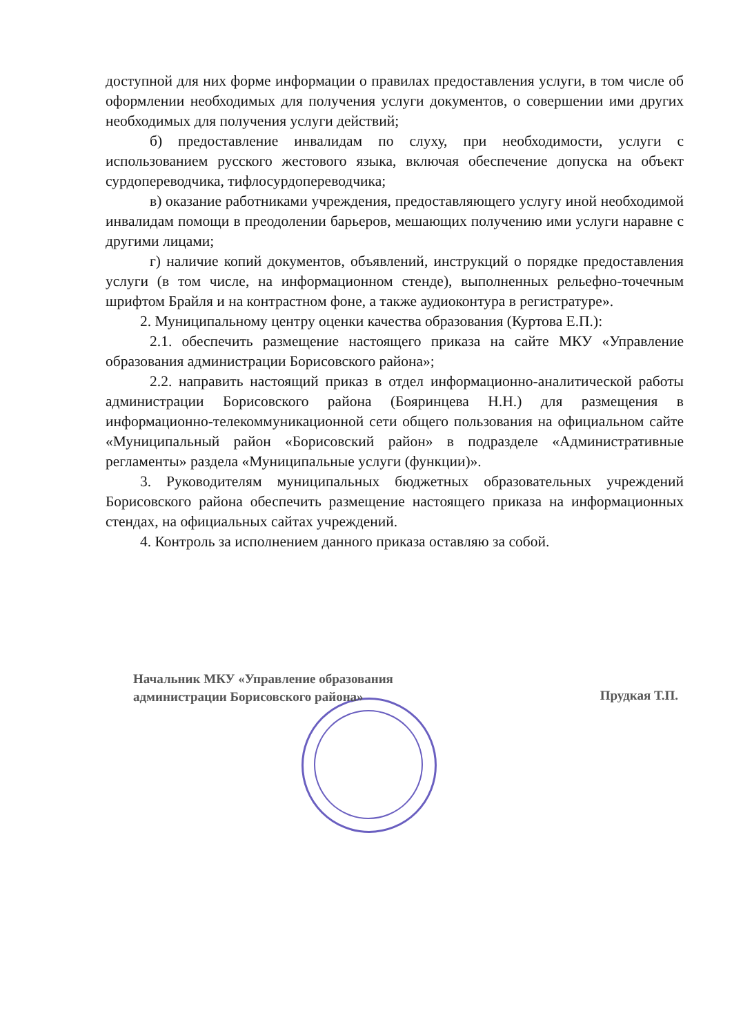доступной для них форме информации о правилах предоставления услуги, в том числе об оформлении необходимых для получения услуги документов, о совершении ими других необходимых для получения услуги действий;
б) предоставление инвалидам по слуху, при необходимости, услуги с использованием русского жестового языка, включая обеспечение допуска на объект сурдопереводчика, тифлосурдопереводчика;
в) оказание работниками учреждения, предоставляющего услугу иной необходимой инвалидам помощи в преодолении барьеров, мешающих получению ими услуги наравне с другими лицами;
г) наличие копий документов, объявлений, инструкций о порядке предоставления услуги (в том числе, на информационном стенде), выполненных рельефно-точечным шрифтом Брайля и на контрастном фоне, а также аудиоконтура в регистратуре».
2. Муниципальному центру оценки качества образования (Куртова Е.П.):
2.1. обеспечить размещение настоящего приказа на сайте МКУ «Управление образования администрации Борисовского района»;
2.2. направить настоящий приказ в отдел информационно-аналитической работы администрации Борисовского района (Бояринцева Н.Н.) для размещения в информационно-телекоммуникационной сети общего пользования на официальном сайте «Муниципальный район «Борисовский район» в подразделе «Административные регламенты» раздела «Муниципальные услуги (функции)».
3. Руководителям муниципальных бюджетных образовательных учреждений Борисовского района обеспечить размещение настоящего приказа на информационных стендах, на официальных сайтах учреждений.
4. Контроль за исполнением данного приказа оставляю за собой.
Начальник МКУ «Управление образования
администрации Борисовского района»
Прудкая Т.П.